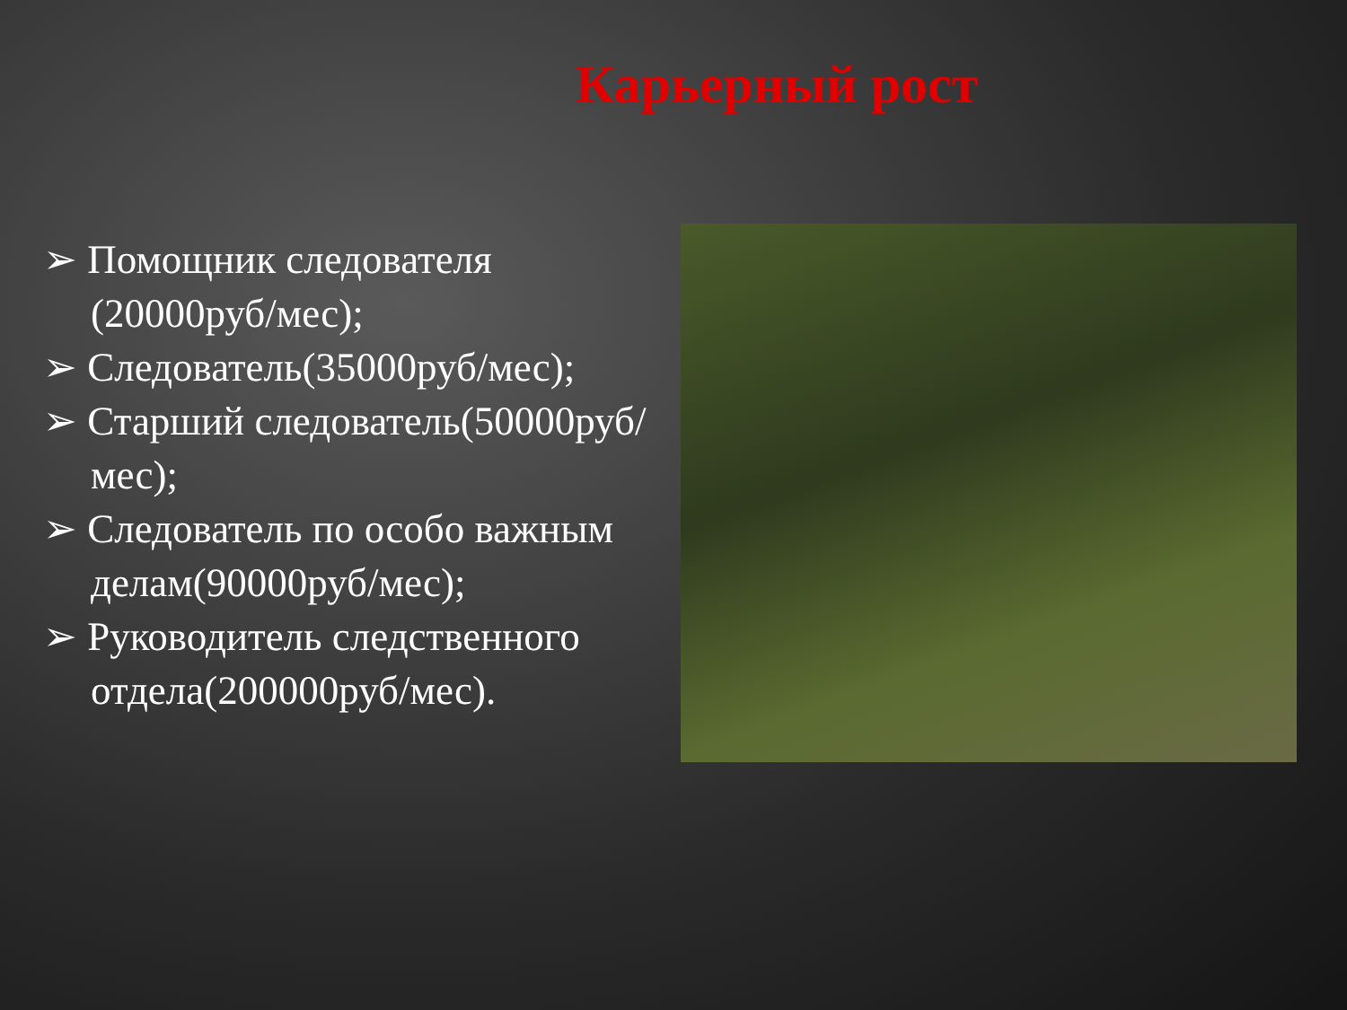Карьерный рост
➢ Помощник следователя (20000руб/мес);
➢ Следователь(35000руб/мес);
➢ Старший следователь(50000руб/мес);
➢ Следователь по особо важным делам(90000руб/мес);
➢ Руководитель следственного отдела(200000руб/мес).